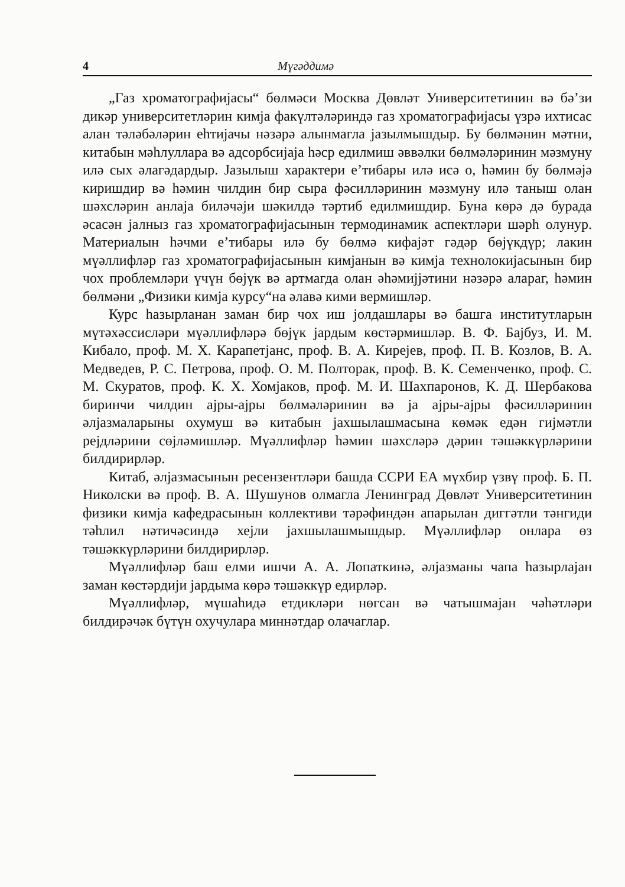4 Мүгәддимә
„Газ хроматографијасы“ бөлмәси Москва Дөвләт Университетинин вә бә’зи дикәр университетләрин кимја факүлтәләриндә газ хроматографијасы үзрә ихтисас алан тәләбәләрин еһтијачы нәзәрә алынмагла јазылмышдыр. Бу бөлмәнин мәтни, китабын мәһлуллара вә адсорбсијаја һәср едилмиш әввәлки бөлмәләринин мәзмуну илә сых әлагәдардыр. Јазылыш характери е’тибары илә исә о, һәмин бу бөлмәјә киришдир вә һәмин чилдин бир сыра фәсилләринин мәзмуну илә таныш олан шәхсләрин анлаја биләчәји шәкилдә тәртиб едилмишдир. Буна көрә дә бурада әсасән јалныз газ хроматографијасынын термодинамик аспектләри шәрһ олунур. Материалын һәчми е’тибары илә бу бөлмә кифајәт гәдәр бөјүкдүр; лакин мүәллифләр газ хроматографијасынын кимјанын вә кимја технолокијасынын бир чох проблемләри үчүн бөјүк вә артмагда олан әһәмијјәтини нәзәрә алараг, һәмин бөлмәни „Физики кимја курсу“на әлавә кими вермишләр.
Курс һазырланан заман бир чох иш јолдашлары вә башга институтларын мүтәхәссисләри мүәллифләрә бөјүк јардым көстәрмишләр. В. Ф. Бајбуз, И. М. Кибало, проф. М. Х. Карапетјанс, проф. В. А. Кирејев, проф. П. В. Козлов, В. А. Медведев, Р. С. Петрова, проф. О. М. Полторак, проф. В. К. Семенченко, проф. С. М. Скуратов, проф. К. Х. Хомјаков, проф. М. И. Шахпаронов, К. Д. Шербакова биринчи чилдин ајры-ајры бөлмәләринин вә ја ајры-ајры фәсилләринин әлјазмаларыны охумуш вә китабын јахшылашмасына көмәк едән гијмәтли рејдләрини сөјләмишләр. Мүәллифләр һәмин шәхсләрә дәрин тәшәккүрләрини билдирирләр.
Китаб, әлјазмасынын ресензентләри башда ССРИ ЕА мүхбир үзвү проф. Б. П. Николски вә проф. В. А. Шушунов олмагла Ленинград Дөвләт Университетинин физики кимја кафедрасынын коллективи тәрәфиндән апарылан диггәтли тәнгиди тәһлил нәтичәсиндә хејли јахшылашмышдыр. Мүәллифләр онлара өз тәшәккүрләрини билдирирләр.
Мүәллифләр баш елми ишчи А. А. Лопаткинә, әлјазманы чапа һазырлајан заман көстәрдији јардыма көрә тәшәккүр едирләр.
Мүәллифләр, мүшаһидә етдикләри нөгсан вә чатышмајан чәһәтләри билдирәчәк бүтүн охучулара миннәтдар олачаглар.